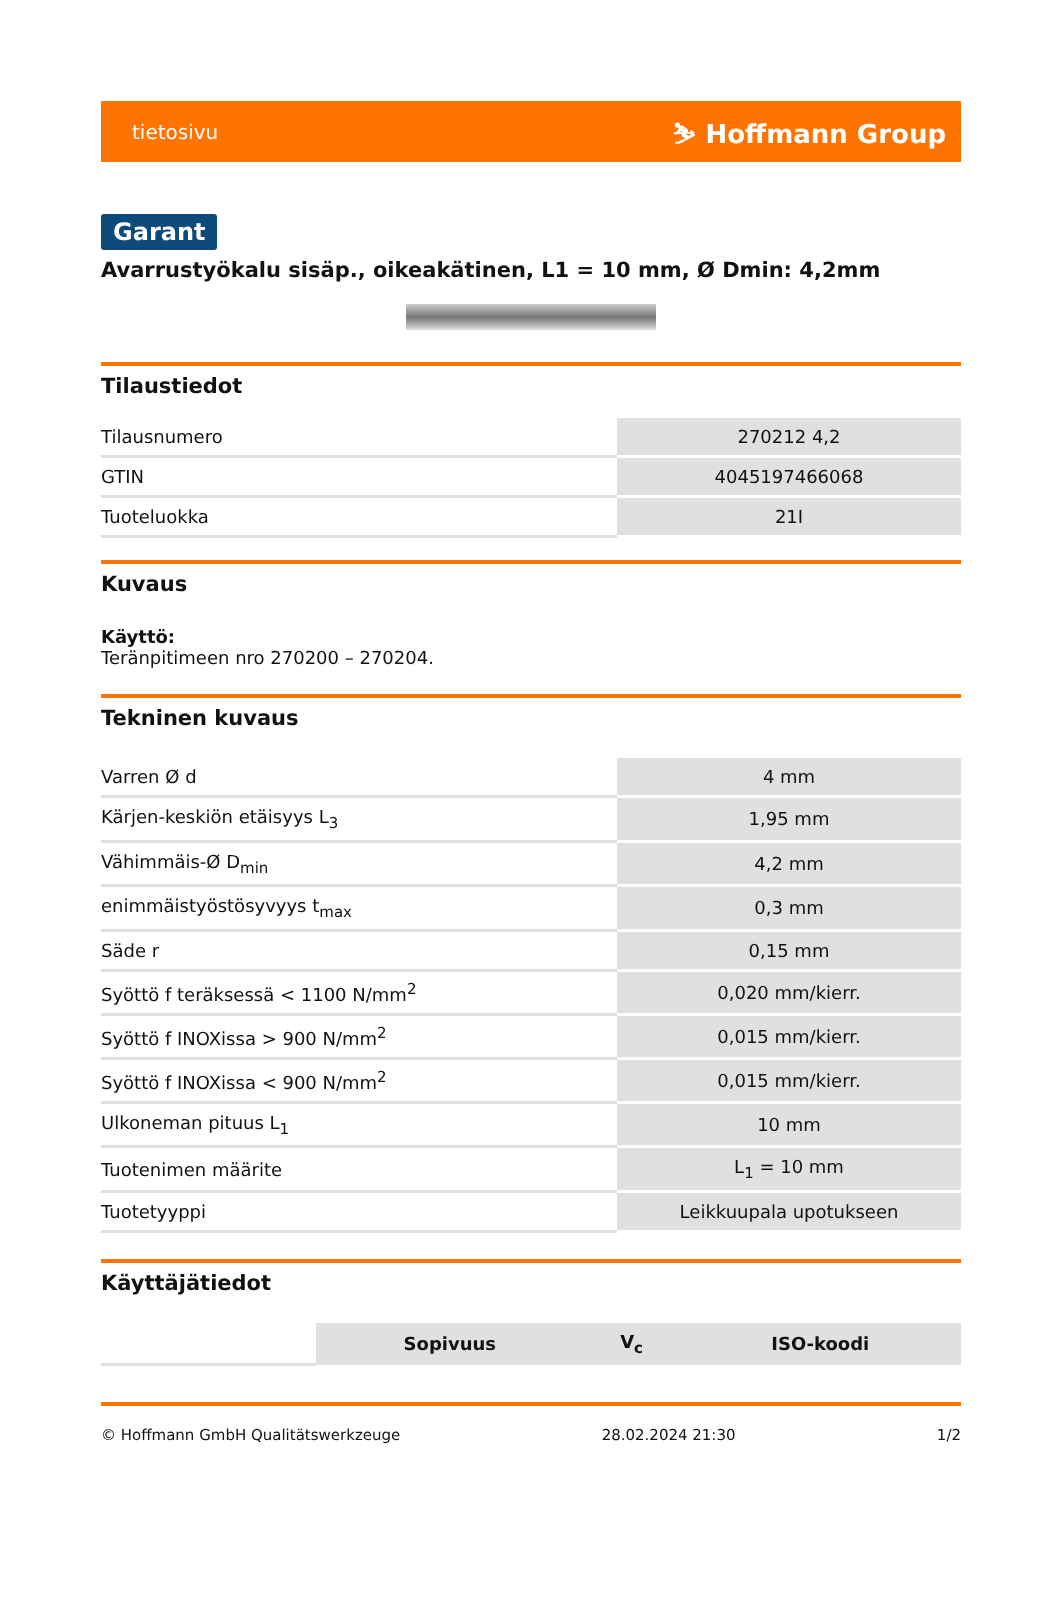tietosivu ⛷ Hoffmann Group
Garant
Avarrustyökalu sisäp., oikeakätinen, L1 = 10 mm, Ø Dmin: 4,2mm
Tilaustiedot
| Tilausnumero | 270212 4,2 |
| GTIN | 4045197466068 |
| Tuoteluokka | 21I |
Kuvaus
Käyttö:
Teränpitimeen nro 270200 – 270204.
Tekninen kuvaus
| Varren Ø d | 4 mm |
| Kärjen-keskiön etäisyys L<sub>3</sub> | 1,95 mm |
| Vähimmäis-Ø D<sub>min</sub> | 4,2 mm |
| enimmäistyöstösyvyys t<sub>max</sub> | 0,3 mm |
| Säde r | 0,15 mm |
| Syöttö f teräksessä < 1100 N/mm<sup>2</sup> | 0,020 mm/kierr. |
| Syöttö f INOXissa > 900 N/mm<sup>2</sup> | 0,015 mm/kierr. |
| Syöttö f INOXissa < 900 N/mm<sup>2</sup> | 0,015 mm/kierr. |
| Ulkoneman pituus L<sub>1</sub> | 10 mm |
| Tuotenimen määrite | L<sub>1</sub> = 10 mm |
| Tuotetyyppi | Leikkuupala upotukseen |
Käyttäjätiedot
| | Sopivuus | V<sub>c</sub> | ISO-koodi |
© Hoffmann GmbH Qualitätswerkzeuge 28.02.2024 21:30 1/2